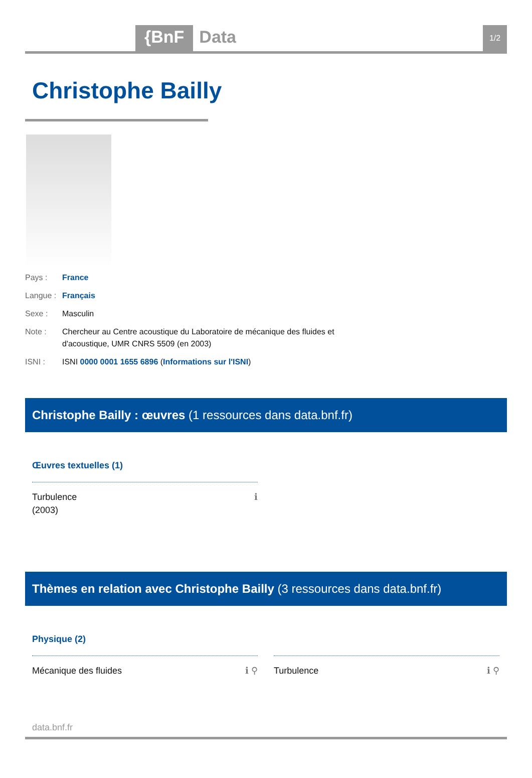{BnF Data
1/2
Christophe Bailly
Pays : France
Langue :
Français
Sexe : Masculin
Note : Chercheur au Centre acoustique du Laboratoire de mécanique des fluides et d'acoustique, UMR CNRS 5509 (en 2003)
ISNI : ISNI 0000 0001 1655 6896 (Informations sur l'ISNI)
Christophe Bailly : œuvres (1 ressources dans data.bnf.fr)
Œuvres textuelles (1)
Turbulence
(2003) ℹ
Thèmes en relation avec Christophe Bailly (3 ressources dans data.bnf.fr)
Physique (2)
Mécanique des fluides ℹ ⚲ Turbulence ℹ ⚲
data.bnf.fr